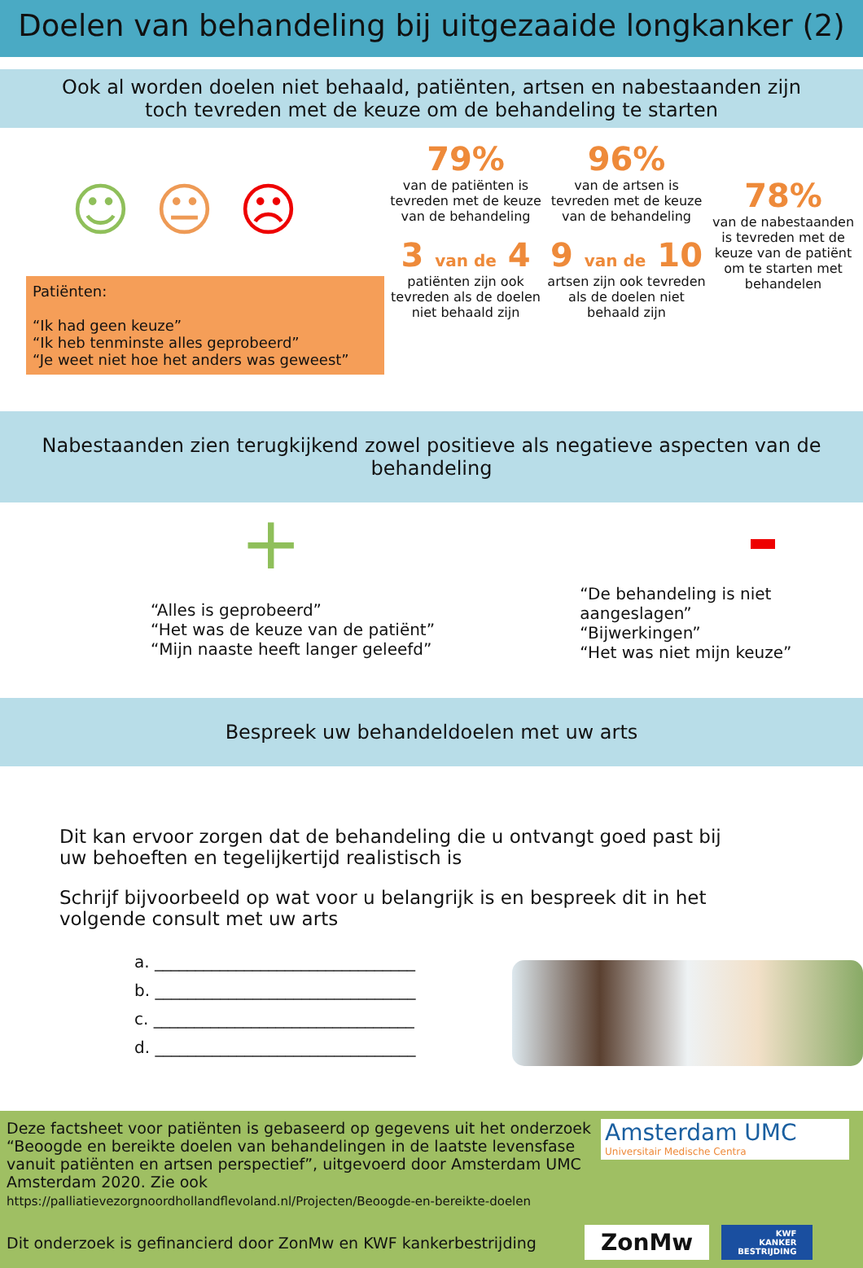Doelen van behandeling bij uitgezaaide longkanker (2)
Ook al worden doelen niet behaald, patiënten, artsen en nabestaanden zijn
toch tevreden met de keuze om de behandeling te starten
☺😐☹
Patiënten:
“Ik had geen keuze”
“Ik heb tenminste alles geprobeerd”
“Je weet niet hoe het anders was geweest”
79%
van de patiënten is tevreden met de keuze van de behandeling
3 van de 4
patiënten zijn ook tevreden als de doelen niet behaald zijn
96%
van de artsen is tevreden met de keuze van de behandeling
9 van de 10
artsen zijn ook tevreden als de doelen niet behaald zijn
78%
van de nabestaanden is tevreden met de keuze van de patiënt om te starten met behandelen
Nabestaanden zien terugkijkend zowel positieve als negatieve aspecten van de behandeling
+
“Alles is geprobeerd”
“Het was de keuze van de patiënt”
“Mijn naaste heeft langer geleefd”
“De behandeling is niet aangeslagen”
“Bijwerkingen”
“Het was niet mijn keuze”
Bespreek uw behandeldoelen met uw arts
Dit kan ervoor zorgen dat de behandeling die u ontvangt goed past bij
uw behoeften en tegelijkertijd realistisch is
Schrijf bijvoorbeeld op wat voor u belangrijk is en bespreek dit in het
volgende consult met uw arts
a. ________________________________
b. ________________________________
c. ________________________________
d. ________________________________
Deze factsheet voor patiënten is gebaseerd op gegevens uit het onderzoek “Beoogde en bereikte doelen van behandelingen in de laatste levensfase vanuit patiënten en artsen perspectief”, uitgevoerd door Amsterdam UMC Amsterdam 2020. Zie ook https://palliatievezorgnoordhollandflevoland.nl/Projecten/Beoogde-en-bereikte-doelen
Amsterdam UMC
Universitair Medische Centra
Dit onderzoek is gefinancierd door ZonMw en KWF kankerbestrijding
ZonMw
KWF
KANKER
BESTRIJDING